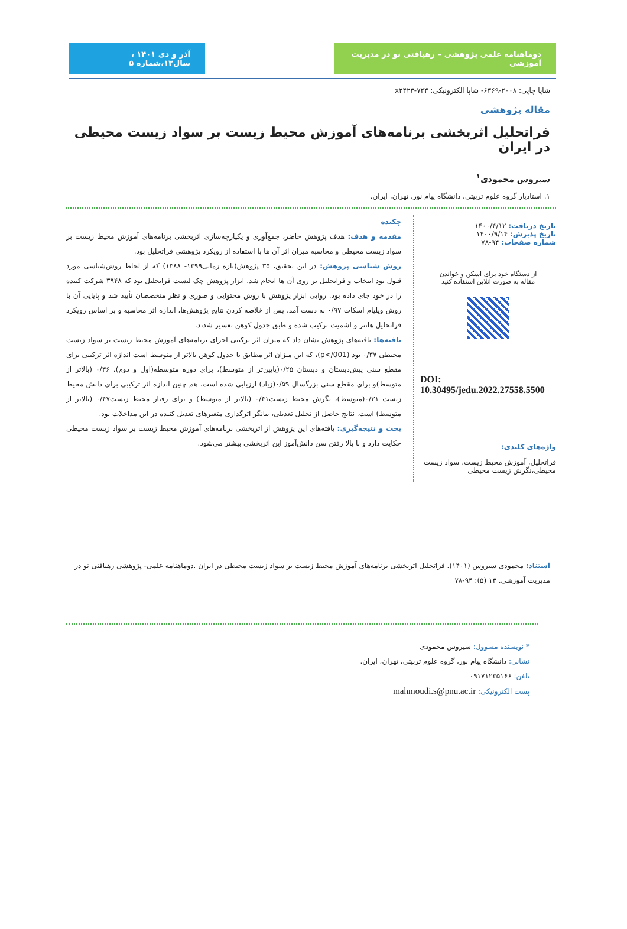دوماهنامه علمی پژوهشی – رهیافتی نو در مدیریت آموزشی
آذر و دی ۱۴۰۱ ، سال۱۳،شماره ۵
شاپا چاپی: ۲۰۰۸-۶۳۶۹- شاپا الکترونیکی: x۲۴۲۳-۷۲۳
مقاله پژوهشی
فراتحلیل اثربخشی برنامه‌های آموزش محیط زیست بر سواد زیست محیطی در ایران
سیروس محمودی<sup>۱</sup>
۱. استادیار گروه علوم تربیتی، دانشگاه پیام نور، تهران، ایران.
تاریخ دریافت: ۱۴۰۰/۴/۱۲
تاریخ پذیرش: ۱۴۰۰/۹/۱۴
شماره صفحات: ۹۴-۷۸
از دستگاه خود برای اسکن و خواندن
مقاله به صورت آنلاین استفاده کنید
DOI:
10.30495/jedu.2022.27558.5500
واژه‌های کلیدی:
فراتحلیل، آموزش محیط زیست، سواد زیست محیطی،نگرش زیست محیطی
چکیده
مقدمه و هدف: هدف پژوهش حاضر، جمع‌آوری و یکپارچه‌سازی اثربخشی برنامه‌های آموزش محیط زیست بر سواد زیست محیطی و محاسبه میزان اثر آن ها با استفاده از رویکرد پژوهشی فراتحلیل بود.
روش شناسی پژوهش: در این تحقیق، ۳۵ پژوهش(بازه زمانی۱۳۹۹- ۱۳۸۸) که از لحاظ روش‌شناسی مورد قبول بود انتخاب و فراتحلیل بر روی آن ها انجام شد. ابزار پژوهش چک لیست فراتحلیل بود که ۳۹۴۸ شرکت کننده را در خود جای داده بود. روایی ابزار پژوهش با روش محتوایی و صوری و نظر متخصصان تأیید شد و پایایی آن با روش ویلیام اسکات ۰/۹۷ به دست آمد. پس از خلاصه کردن نتایج پژوهش‌ها، اندازه اثر محاسبه و بر اساس رویکرد فراتحلیل هانتر و اشمیت ترکیب شده و طبق جدول کوهن تفسیر شدند.
یافته‌ها: یافته‌های پژوهش نشان داد که میزان اثر ترکیبی اجرای برنامه‌های آموزش محیط زیست بر سواد زیست محیطی ۰/۳۷ بود (p</001)، که این میزان اثر مطابق با جدول کوهن بالاتر از متوسط است اندازه اثر ترکیبی برای مقطع سنی پیش‌دبستان و دبستان ۰/۲۵(پایین‌تر از متوسط)، برای دوره متوسطه(اول و دوم)، ۰/۳۶ (بالاتر از متوسط)و برای مقطع سنی بزرگسال ۰/۵۹(زیاد) ارزیابی شده است. هم چنین اندازه اثر ترکیبی برای دانش محیط زیست ۰/۳۱(متوسط)، نگرش محیط زیست۰/۴۱ (بالاتر از متوسط) و برای رفتار محیط زیست۰/۴۷ (بالاتر از متوسط) است. نتایج حاصل از تحلیل تعدیلی، بیانگر اثرگذاری متغیرهای تعدیل کننده در این مداخلات بود.
بحث و نتیجه‌گیری: یافته‌های این پژوهش از اثربخشی برنامه‌های آموزش محیط زیست بر سواد زیست محیطی حکایت دارد و با بالا رفتن سن دانش‌آموز این اثربخشی بیشتر می‌شود.
استناد: محمودی سیروس (۱۴۰۱). فراتحلیل اثربخشی برنامه‌های آموزش محیط زیست بر سواد زیست محیطی در ایران .دوماهنامه علمی- پژوهشی رهیافتی نو در مدیریت آموزشی. ۱۳ (۵): ۹۴-۷۸
* نویسنده مسوول: سیروس محمودی
نشانی: دانشگاه پیام نور، گروه علوم تربیتی، تهران، ایران.
تلفن: ۰۹۱۷۱۲۳۵۱۶۶
پست الکترونیکی: mahmoudi.s@pnu.ac.ir